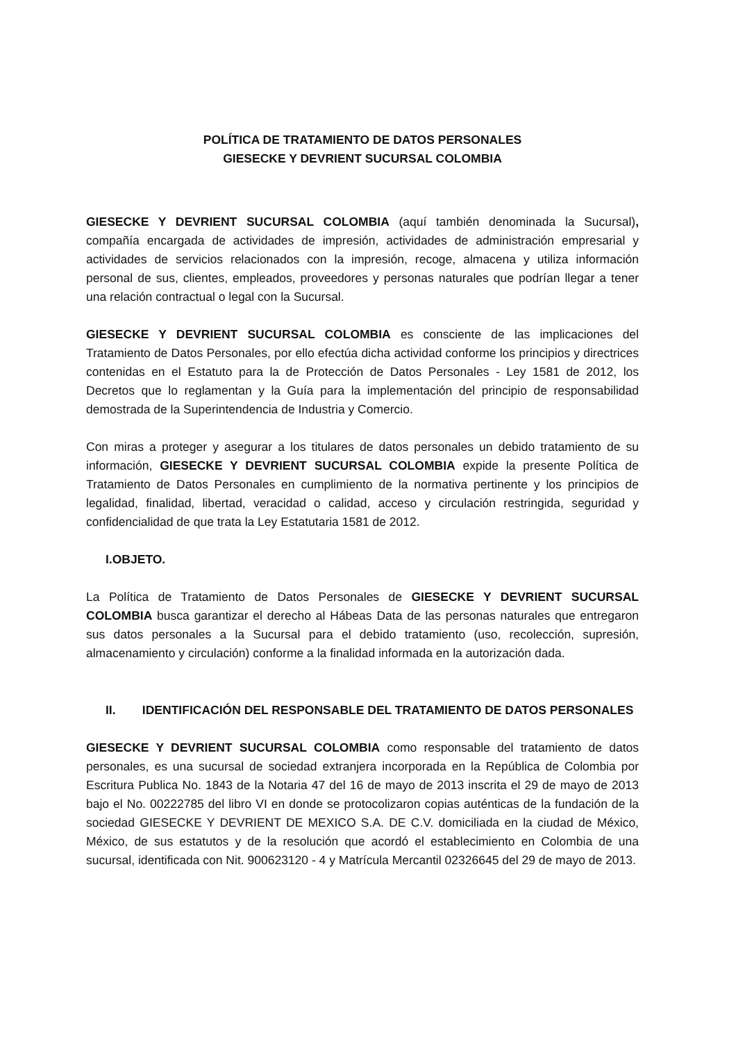POLÍTICA DE TRATAMIENTO DE DATOS PERSONALES
GIESECKE Y DEVRIENT SUCURSAL COLOMBIA
GIESECKE Y DEVRIENT SUCURSAL COLOMBIA (aquí también denominada la Sucursal), compañía encargada de actividades de impresión, actividades de administración empresarial y actividades de servicios relacionados con la impresión, recoge, almacena y utiliza información personal de sus, clientes, empleados, proveedores y personas naturales que podrían llegar a tener una relación contractual o legal con la Sucursal.
GIESECKE Y DEVRIENT SUCURSAL COLOMBIA es consciente de las implicaciones del Tratamiento de Datos Personales, por ello efectúa dicha actividad conforme los principios y directrices contenidas en el Estatuto para la de Protección de Datos Personales - Ley 1581 de 2012, los Decretos que lo reglamentan y la Guía para la implementación del principio de responsabilidad demostrada de la Superintendencia de Industria y Comercio.
Con miras a proteger y asegurar a los titulares de datos personales un debido tratamiento de su información, GIESECKE Y DEVRIENT SUCURSAL COLOMBIA expide la presente Política de Tratamiento de Datos Personales en cumplimiento de la normativa pertinente y los principios de legalidad, finalidad, libertad, veracidad o calidad, acceso y circulación restringida, seguridad y confidencialidad de que trata la Ley Estatutaria 1581 de 2012.
I.OBJETO.
La Política de Tratamiento de Datos Personales de GIESECKE Y DEVRIENT SUCURSAL COLOMBIA busca garantizar el derecho al Hábeas Data de las personas naturales que entregaron sus datos personales a la Sucursal para el debido tratamiento (uso, recolección, supresión, almacenamiento y circulación) conforme a la finalidad informada en la autorización dada.
II. IDENTIFICACIÓN DEL RESPONSABLE DEL TRATAMIENTO DE DATOS PERSONALES
GIESECKE Y DEVRIENT SUCURSAL COLOMBIA como responsable del tratamiento de datos personales, es una sucursal de sociedad extranjera incorporada en la República de Colombia por Escritura Publica No. 1843 de la Notaria 47 del 16 de mayo de 2013 inscrita el 29 de mayo de 2013 bajo el No. 00222785 del libro VI en donde se protocolizaron copias auténticas de la fundación de la sociedad GIESECKE Y DEVRIENT DE MEXICO S.A. DE C.V. domiciliada en la ciudad de México, México, de sus estatutos y de la resolución que acordó el establecimiento en Colombia de una sucursal, identificada con Nit. 900623120 - 4 y Matrícula Mercantil 02326645 del 29 de mayo de 2013.